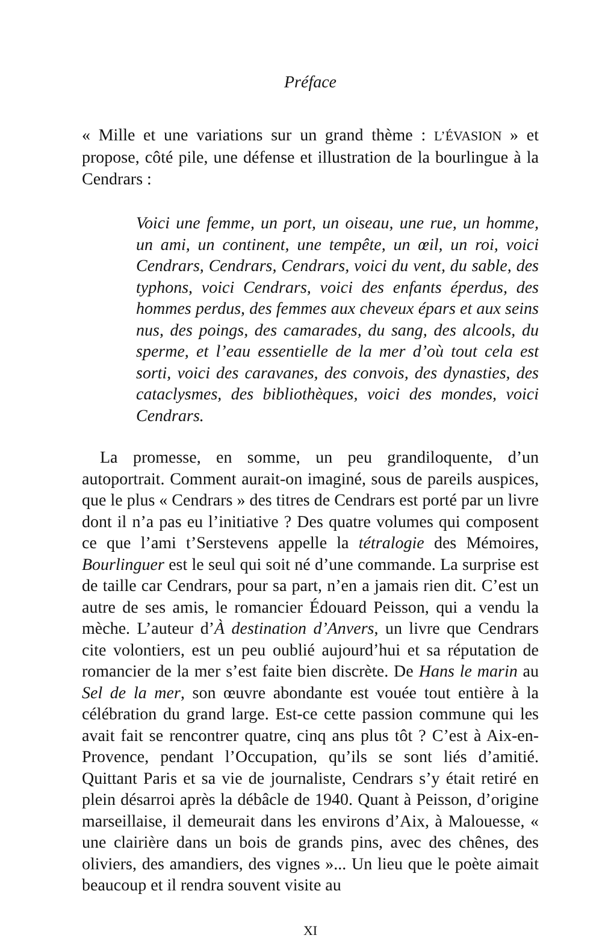Préface
« Mille et une variations sur un grand thème : L’ÉVASION » et propose, côté pile, une défense et illustration de la bourlingue à la Cendrars :
Voici une femme, un port, un oiseau, une rue, un homme, un ami, un continent, une tempête, un œil, un roi, voici Cendrars, Cendrars, Cendrars, voici du vent, du sable, des typhons, voici Cendrars, voici des enfants éperdus, des hommes perdus, des femmes aux cheveux épars et aux seins nus, des poings, des camarades, du sang, des alcools, du sperme, et l’eau essentielle de la mer d’où tout cela est sorti, voici des caravanes, des convois, des dynasties, des cataclysmes, des bibliothèques, voici des mondes, voici Cendrars.
La promesse, en somme, un peu grandiloquente, d’un autoportrait. Comment aurait-on imaginé, sous de pareils auspices, que le plus « Cendrars » des titres de Cendrars est porté par un livre dont il n’a pas eu l’initiative ? Des quatre volumes qui composent ce que l’ami t’Serstevens appelle la tétralogie des Mémoires, Bourlinguer est le seul qui soit né d’une commande. La surprise est de taille car Cendrars, pour sa part, n’en a jamais rien dit. C’est un autre de ses amis, le romancier Édouard Peisson, qui a vendu la mèche. L’auteur d’À destination d’Anvers, un livre que Cendrars cite volontiers, est un peu oublié aujourd’hui et sa réputation de romancier de la mer s’est faite bien discrète. De Hans le marin au Sel de la mer, son œuvre abondante est vouée tout entière à la célébration du grand large. Est-ce cette passion commune qui les avait fait se rencontrer quatre, cinq ans plus tôt ? C’est à Aix-en-Provence, pendant l’Occupation, qu’ils se sont liés d’amitié. Quittant Paris et sa vie de journaliste, Cendrars s’y était retiré en plein désarroi après la débâcle de 1940. Quant à Peisson, d’origine marseillaise, il demeurait dans les environs d’Aix, à Malouesse, « une clairière dans un bois de grands pins, avec des chênes, des oliviers, des amandiers, des vignes »... Un lieu que le poète aimait beaucoup et il rendra souvent visite au
XI